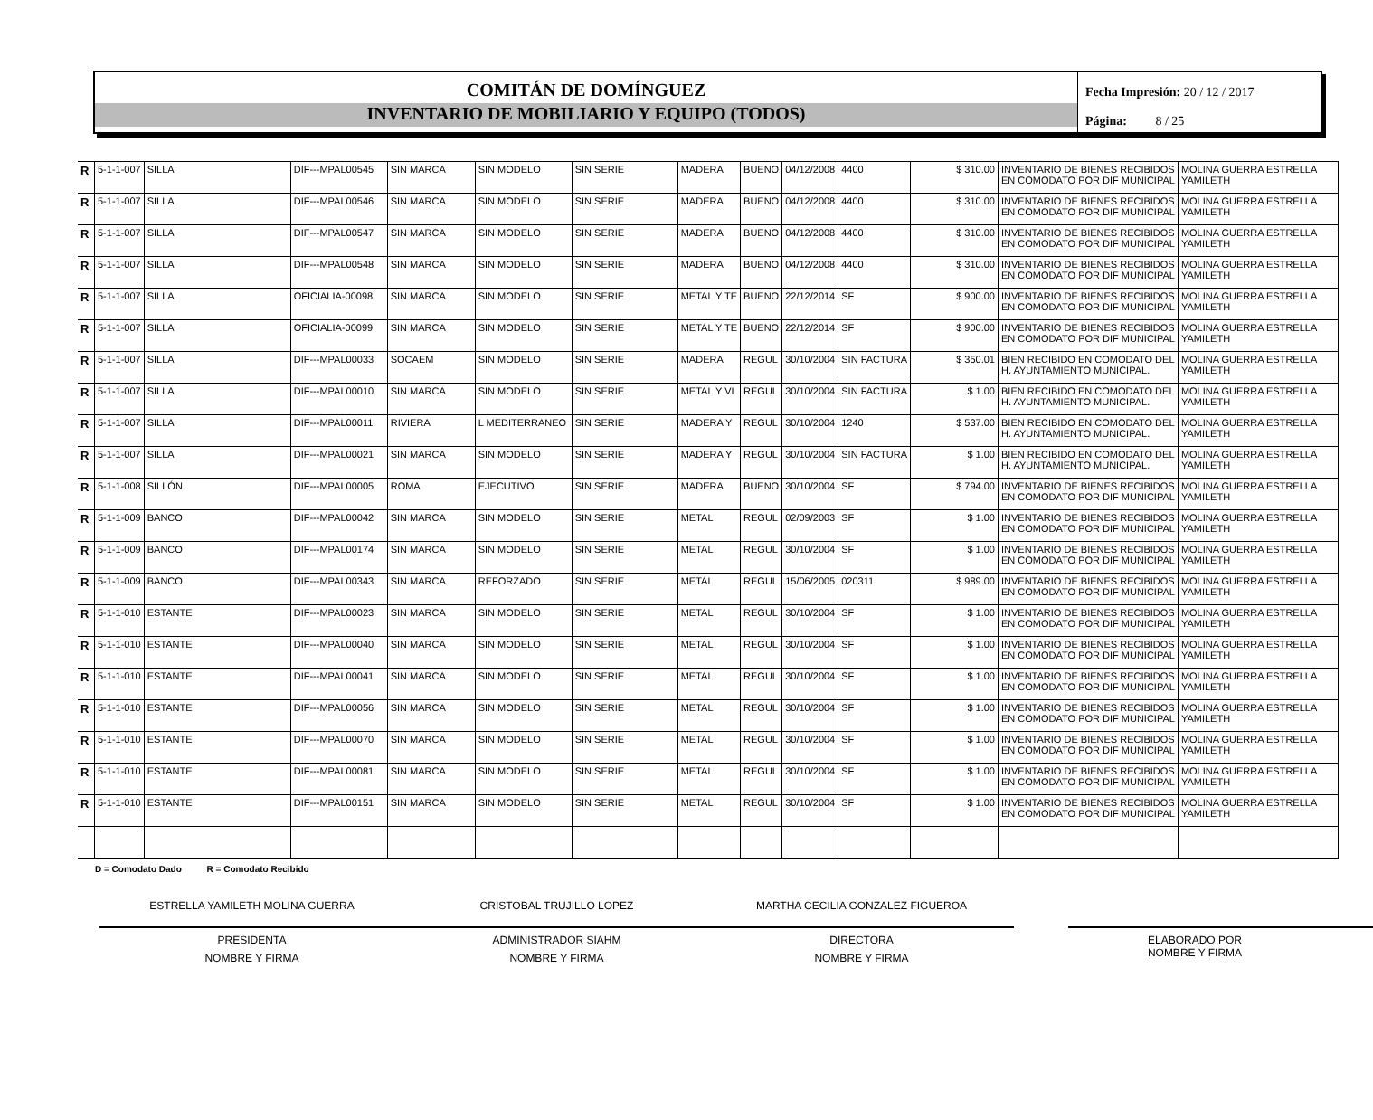COMITÁN DE DOMÍNGUEZ
INVENTARIO DE MOBILIARIO Y EQUIPO (TODOS)
Fecha Impresión: 20 / 12 / 2017
Página: 8 / 25
| R | 5-1-1-007 | SILLA | DIF---MPAL00545 | SIN MARCA | SIN MODELO | SIN SERIE | MADERA | BUENO | 04/12/2008 | 4400 | $ 310.00 | INVENTARIO DE BIENES RECIBIDOS EN COMODATO POR DIF MUNICIPAL | MOLINA GUERRA ESTRELLA YAMILETH |
| R | 5-1-1-007 | SILLA | DIF---MPAL00546 | SIN MARCA | SIN MODELO | SIN SERIE | MADERA | BUENO | 04/12/2008 | 4400 | $ 310.00 | INVENTARIO DE BIENES RECIBIDOS EN COMODATO POR DIF MUNICIPAL | MOLINA GUERRA ESTRELLA YAMILETH |
| R | 5-1-1-007 | SILLA | DIF---MPAL00547 | SIN MARCA | SIN MODELO | SIN SERIE | MADERA | BUENO | 04/12/2008 | 4400 | $ 310.00 | INVENTARIO DE BIENES RECIBIDOS EN COMODATO POR DIF MUNICIPAL | MOLINA GUERRA ESTRELLA YAMILETH |
| R | 5-1-1-007 | SILLA | DIF---MPAL00548 | SIN MARCA | SIN MODELO | SIN SERIE | MADERA | BUENO | 04/12/2008 | 4400 | $ 310.00 | INVENTARIO DE BIENES RECIBIDOS EN COMODATO POR DIF MUNICIPAL | MOLINA GUERRA ESTRELLA YAMILETH |
| R | 5-1-1-007 | SILLA | OFICIALIA-00098 | SIN MARCA | SIN MODELO | SIN SERIE | METAL Y TE | BUENO | 22/12/2014 | SF | $ 900.00 | INVENTARIO DE BIENES RECIBIDOS EN COMODATO POR DIF MUNICIPAL | MOLINA GUERRA ESTRELLA YAMILETH |
| R | 5-1-1-007 | SILLA | OFICIALIA-00099 | SIN MARCA | SIN MODELO | SIN SERIE | METAL Y TE | BUENO | 22/12/2014 | SF | $ 900.00 | INVENTARIO DE BIENES RECIBIDOS EN COMODATO POR DIF MUNICIPAL | MOLINA GUERRA ESTRELLA YAMILETH |
| R | 5-1-1-007 | SILLA | DIF---MPAL00033 | SOCAEM | SIN MODELO | SIN SERIE | MADERA | REGUL | 30/10/2004 | SIN FACTURA | $ 350.01 | BIEN RECIBIDO EN COMODATO DEL H. AYUNTAMIENTO MUNICIPAL. | MOLINA GUERRA ESTRELLA YAMILETH |
| R | 5-1-1-007 | SILLA | DIF---MPAL00010 | SIN MARCA | SIN MODELO | SIN SERIE | METAL Y VI | REGUL | 30/10/2004 | SIN FACTURA | $ 1.00 | BIEN RECIBIDO EN COMODATO DEL H. AYUNTAMIENTO MUNICIPAL. | MOLINA GUERRA ESTRELLA YAMILETH |
| R | 5-1-1-007 | SILLA | DIF---MPAL00011 | RIVIERA | L MEDITERRANEO | SIN SERIE | MADERA Y | REGUL | 30/10/2004 | 1240 | $ 537.00 | BIEN RECIBIDO EN COMODATO DEL H. AYUNTAMIENTO MUNICIPAL. | MOLINA GUERRA ESTRELLA YAMILETH |
| R | 5-1-1-007 | SILLA | DIF---MPAL00021 | SIN MARCA | SIN MODELO | SIN SERIE | MADERA Y | REGUL | 30/10/2004 | SIN FACTURA | $ 1.00 | BIEN RECIBIDO EN COMODATO DEL H. AYUNTAMIENTO MUNICIPAL. | MOLINA GUERRA ESTRELLA YAMILETH |
| R | 5-1-1-008 | SILLÓN | DIF---MPAL00005 | ROMA | EJECUTIVO | SIN SERIE | MADERA | BUENO | 30/10/2004 | SF | $ 794.00 | INVENTARIO DE BIENES RECIBIDOS EN COMODATO POR DIF MUNICIPAL | MOLINA GUERRA ESTRELLA YAMILETH |
| R | 5-1-1-009 | BANCO | DIF---MPAL00042 | SIN MARCA | SIN MODELO | SIN SERIE | METAL | REGUL | 02/09/2003 | SF | $ 1.00 | INVENTARIO DE BIENES RECIBIDOS EN COMODATO POR DIF MUNICIPAL | MOLINA GUERRA ESTRELLA YAMILETH |
| R | 5-1-1-009 | BANCO | DIF---MPAL00174 | SIN MARCA | SIN MODELO | SIN SERIE | METAL | REGUL | 30/10/2004 | SF | $ 1.00 | INVENTARIO DE BIENES RECIBIDOS EN COMODATO POR DIF MUNICIPAL | MOLINA GUERRA ESTRELLA YAMILETH |
| R | 5-1-1-009 | BANCO | DIF---MPAL00343 | SIN MARCA | REFORZADO | SIN SERIE | METAL | REGUL | 15/06/2005 | 020311 | $ 989.00 | INVENTARIO DE BIENES RECIBIDOS EN COMODATO POR DIF MUNICIPAL | MOLINA GUERRA ESTRELLA YAMILETH |
| R | 5-1-1-010 | ESTANTE | DIF---MPAL00023 | SIN MARCA | SIN MODELO | SIN SERIE | METAL | REGUL | 30/10/2004 | SF | $ 1.00 | INVENTARIO DE BIENES RECIBIDOS EN COMODATO POR DIF MUNICIPAL | MOLINA GUERRA ESTRELLA YAMILETH |
| R | 5-1-1-010 | ESTANTE | DIF---MPAL00040 | SIN MARCA | SIN MODELO | SIN SERIE | METAL | REGUL | 30/10/2004 | SF | $ 1.00 | INVENTARIO DE BIENES RECIBIDOS EN COMODATO POR DIF MUNICIPAL | MOLINA GUERRA ESTRELLA YAMILETH |
| R | 5-1-1-010 | ESTANTE | DIF---MPAL00041 | SIN MARCA | SIN MODELO | SIN SERIE | METAL | REGUL | 30/10/2004 | SF | $ 1.00 | INVENTARIO DE BIENES RECIBIDOS EN COMODATO POR DIF MUNICIPAL | MOLINA GUERRA ESTRELLA YAMILETH |
| R | 5-1-1-010 | ESTANTE | DIF---MPAL00056 | SIN MARCA | SIN MODELO | SIN SERIE | METAL | REGUL | 30/10/2004 | SF | $ 1.00 | INVENTARIO DE BIENES RECIBIDOS EN COMODATO POR DIF MUNICIPAL | MOLINA GUERRA ESTRELLA YAMILETH |
| R | 5-1-1-010 | ESTANTE | DIF---MPAL00070 | SIN MARCA | SIN MODELO | SIN SERIE | METAL | REGUL | 30/10/2004 | SF | $ 1.00 | INVENTARIO DE BIENES RECIBIDOS EN COMODATO POR DIF MUNICIPAL | MOLINA GUERRA ESTRELLA YAMILETH |
| R | 5-1-1-010 | ESTANTE | DIF---MPAL00081 | SIN MARCA | SIN MODELO | SIN SERIE | METAL | REGUL | 30/10/2004 | SF | $ 1.00 | INVENTARIO DE BIENES RECIBIDOS EN COMODATO POR DIF MUNICIPAL | MOLINA GUERRA ESTRELLA YAMILETH |
| R | 5-1-1-010 | ESTANTE | DIF---MPAL00151 | SIN MARCA | SIN MODELO | SIN SERIE | METAL | REGUL | 30/10/2004 | SF | $ 1.00 | INVENTARIO DE BIENES RECIBIDOS EN COMODATO POR DIF MUNICIPAL | MOLINA GUERRA ESTRELLA YAMILETH |
D = Comodato Dado R = Comodato Recibido
ESTRELLA YAMILETH MOLINA GUERRA
PRESIDENTA
NOMBRE Y FIRMA
CRISTOBAL TRUJILLO LOPEZ
ADMINISTRADOR SIAHM
NOMBRE Y FIRMA
MARTHA CECILIA GONZALEZ FIGUEROA
DIRECTORA
NOMBRE Y FIRMA
ELABORADO POR
NOMBRE Y FIRMA